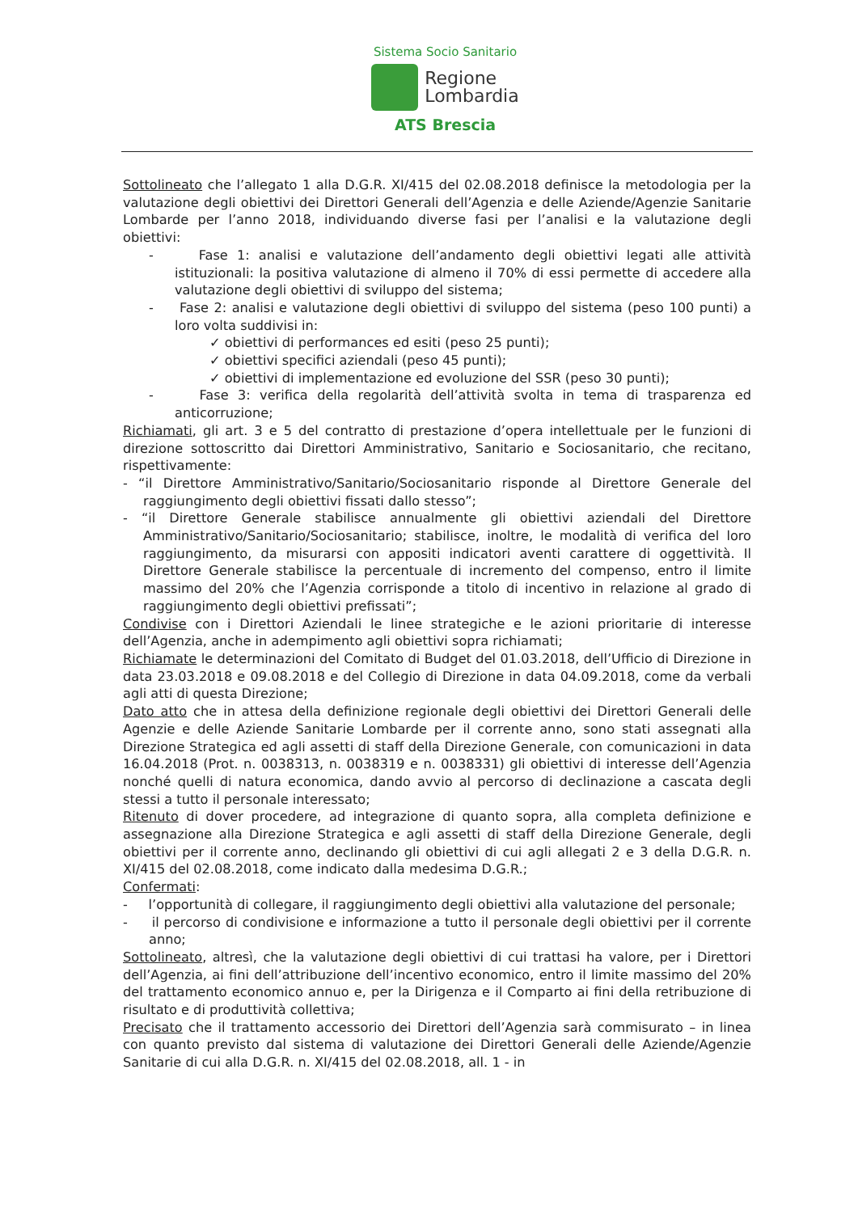Sistema Socio Sanitario
Regione
Lombardia
ATS Brescia
Sottolineato che l’allegato 1 alla D.G.R. XI/415 del 02.08.2018 definisce la metodologia per la valutazione degli obiettivi dei Direttori Generali dell’Agenzia e delle Aziende/Agenzie Sanitarie Lombarde per l’anno 2018, individuando diverse fasi per l’analisi e la valutazione degli obiettivi:
- Fase 1: analisi e valutazione dell’andamento degli obiettivi legati alle attività istituzionali: la positiva valutazione di almeno il 70% di essi permette di accedere alla valutazione degli obiettivi di sviluppo del sistema;
- Fase 2: analisi e valutazione degli obiettivi di sviluppo del sistema (peso 100 punti) a loro volta suddivisi in:
✓ obiettivi di performances ed esiti (peso 25 punti);
✓ obiettivi specifici aziendali (peso 45 punti);
✓ obiettivi di implementazione ed evoluzione del SSR (peso 30 punti);
- Fase 3: verifica della regolarità dell’attività svolta in tema di trasparenza ed anticorruzione;
Richiamati, gli art. 3 e 5 del contratto di prestazione d’opera intellettuale per le funzioni di direzione sottoscritto dai Direttori Amministrativo, Sanitario e Sociosanitario, che recitano, rispettivamente:
- “il Direttore Amministrativo/Sanitario/Sociosanitario risponde al Direttore Generale del raggiungimento degli obiettivi fissati dallo stesso”;
- “il Direttore Generale stabilisce annualmente gli obiettivi aziendali del Direttore Amministrativo/Sanitario/Sociosanitario; stabilisce, inoltre, le modalità di verifica del loro raggiungimento, da misurarsi con appositi indicatori aventi carattere di oggettività. Il Direttore Generale stabilisce la percentuale di incremento del compenso, entro il limite massimo del 20% che l’Agenzia corrisponde a titolo di incentivo in relazione al grado di raggiungimento degli obiettivi prefissati”;
Condivise con i Direttori Aziendali le linee strategiche e le azioni prioritarie di interesse dell’Agenzia, anche in adempimento agli obiettivi sopra richiamati;
Richiamate le determinazioni del Comitato di Budget del 01.03.2018, dell’Ufficio di Direzione in data 23.03.2018 e 09.08.2018 e del Collegio di Direzione in data 04.09.2018, come da verbali agli atti di questa Direzione;
Dato atto che in attesa della definizione regionale degli obiettivi dei Direttori Generali delle Agenzie e delle Aziende Sanitarie Lombarde per il corrente anno, sono stati assegnati alla Direzione Strategica ed agli assetti di staff della Direzione Generale, con comunicazioni in data 16.04.2018 (Prot. n. 0038313, n. 0038319 e n. 0038331) gli obiettivi di interesse dell’Agenzia nonché quelli di natura economica, dando avvio al percorso di declinazione a cascata degli stessi a tutto il personale interessato;
Ritenuto di dover procedere, ad integrazione di quanto sopra, alla completa definizione e assegnazione alla Direzione Strategica e agli assetti di staff della Direzione Generale, degli obiettivi per il corrente anno, declinando gli obiettivi di cui agli allegati 2 e 3 della D.G.R. n. XI/415 del 02.08.2018, come indicato dalla medesima D.G.R.;
Confermati:
- l’opportunità di collegare, il raggiungimento degli obiettivi alla valutazione del personale;
- il percorso di condivisione e informazione a tutto il personale degli obiettivi per il corrente anno;
Sottolineato, altresì, che la valutazione degli obiettivi di cui trattasi ha valore, per i Direttori dell’Agenzia, ai fini dell’attribuzione dell’incentivo economico, entro il limite massimo del 20% del trattamento economico annuo e, per la Dirigenza e il Comparto ai fini della retribuzione di risultato e di produttività collettiva;
Precisato che il trattamento accessorio dei Direttori dell’Agenzia sarà commisurato – in linea con quanto previsto dal sistema di valutazione dei Direttori Generali delle Aziende/Agenzie Sanitarie di cui alla D.G.R. n. XI/415 del 02.08.2018, all. 1 - in